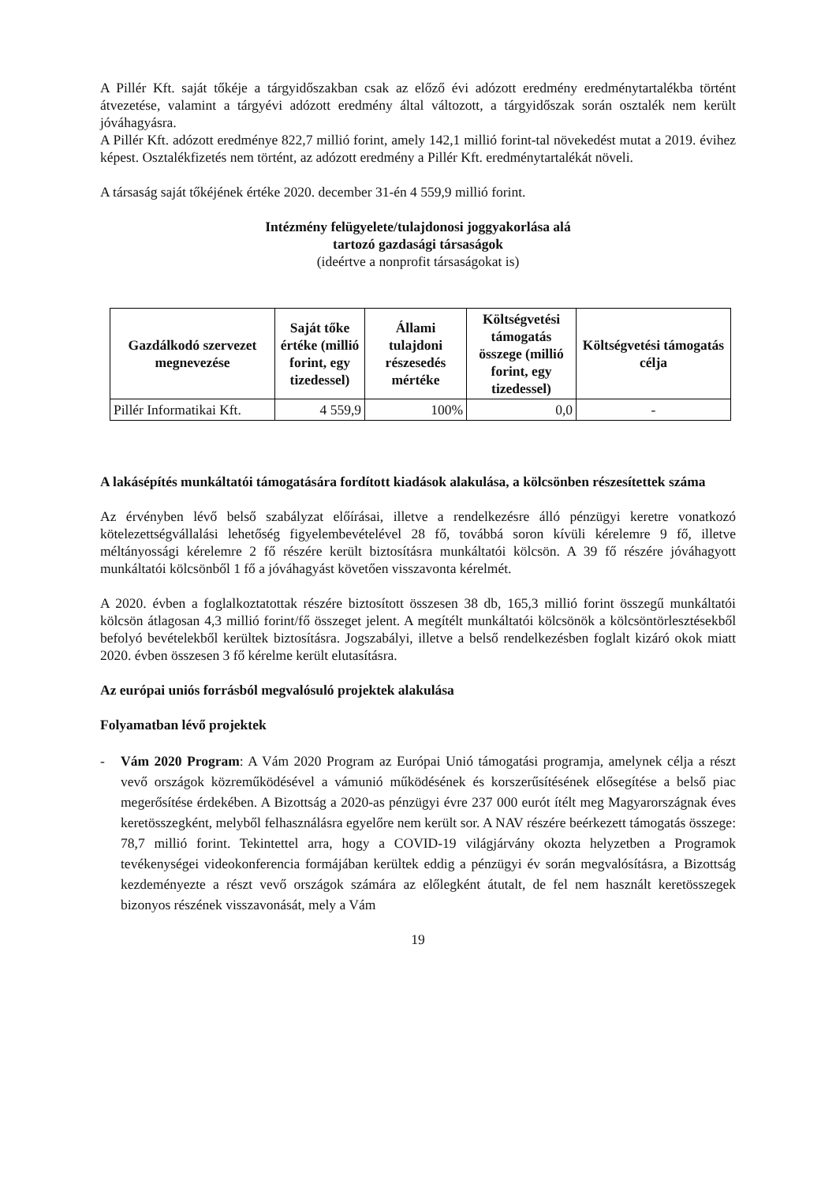A Pillér Kft. saját tőkéje a tárgyidőszakban csak az előző évi adózott eredmény eredménytartalékba történt átvezetése, valamint a tárgyévi adózott eredmény által változott, a tárgyidőszak során osztalék nem került jóváhagyásra.
A Pillér Kft. adózott eredménye 822,7 millió forint, amely 142,1 millió forint-tal növekedést mutat a 2019. évihez képest. Osztalékfizetés nem történt, az adózott eredmény a Pillér Kft. eredménytartalékát növeli.
A társaság saját tőkéjének értéke 2020. december 31-én 4 559,9 millió forint.
Intézmény felügyelete/tulajdonosi joggyakorlása alá
tartozó gazdasági társaságok
(ideértve a nonprofit társaságokat is)
| Gazdálkodó szervezet megnevezése | Saját tőke értéke (millió forint, egy tizedessel) | Állami tulajdoni részesedés mértéke | Költségvetési támogatás összege (millió forint, egy tizedessel) | Költségvetési támogatás célja |
| --- | --- | --- | --- | --- |
| Pillér Informatikai Kft. | 4 559,9 | 100% | 0,0 | - |
A lakásépítés munkáltatói támogatására fordított kiadások alakulása, a kölcsönben részesítettek száma
Az érvényben lévő belső szabályzat előírásai, illetve a rendelkezésre álló pénzügyi keretre vonatkozó kötelezettségvállalási lehetőség figyelembevételével 28 fő, továbbá soron kívüli kérelemre 9 fő, illetve méltányossági kérelemre 2 fő részére került biztosításra munkáltatói kölcsön. A 39 fő részére jóváhagyott munkáltatói kölcsönből 1 fő a jóváhagyást követően visszavonta kérelmét.
A 2020. évben a foglalkoztatottak részére biztosított összesen 38 db, 165,3 millió forint összegű munkáltatói kölcsön átlagosan 4,3 millió forint/fő összeget jelent. A megítélt munkáltatói kölcsönök a kölcsöntörlesztésekből befolyó bevételekből kerültek biztosításra. Jogszabályi, illetve a belső rendelkezésben foglalt kizáró okok miatt 2020. évben összesen 3 fő kérelme került elutasításra.
Az európai uniós forrásból megvalósuló projektek alakulása
Folyamatban lévő projektek
- Vám 2020 Program: A Vám 2020 Program az Európai Unió támogatási programja, amelynek célja a részt vevő országok közreműködésével a vámunió működésének és korszerűsítésének elősegítése a belső piac megerősítése érdekében. A Bizottság a 2020-as pénzügyi évre 237 000 eurót ítélt meg Magyarországnak éves keretösszegként, melyből felhasználásra egyelőre nem került sor. A NAV részére beérkezett támogatás összege: 78,7 millió forint. Tekintettel arra, hogy a COVID-19 világjárvány okozta helyzetben a Programok tevékenységei videokonferencia formájában kerültek eddig a pénzügyi év során megvalósításra, a Bizottság kezdeményezte a részt vevő országok számára az előlegként átutalt, de fel nem használt keretösszegek bizonyos részének visszavonását, mely a Vám
19